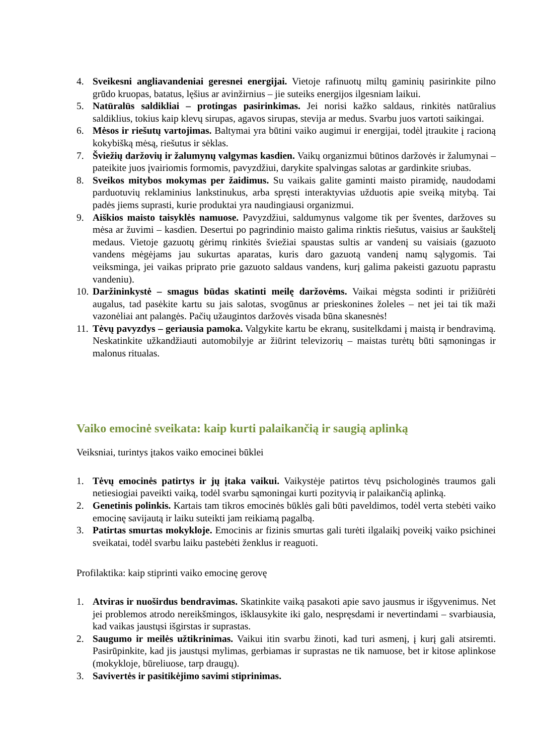4. Sveikesni angliavandeniai geresnei energijai. Vietoje rafinuotų miltų gaminių pasirinkite pilno grūdo kruopas, batatus, lęšius ar avinžirnius – jie suteiks energijos ilgesniam laikui.
5. Natūralūs saldikliai – protingas pasirinkimas. Jei norisi kažko saldaus, rinkitės natūralius saldiklius, tokius kaip klevų sirupas, agavos sirupas, stevija ar medus. Svarbu juos vartoti saikingai.
6. Mėsos ir riešutų vartojimas. Baltymai yra būtini vaiko augimui ir energijai, todėl įtraukite į racioną kokybišką mėsą, riešutus ir sėklas.
7. Šviežių daržovių ir žalumynų valgymas kasdien. Vaikų organizmui būtinos daržovės ir žalumynai – pateikite juos įvairiomis formomis, pavyzdžiui, darykite spalvingas salotas ar gardinkite sriubas.
8. Sveikos mitybos mokymas per žaidimus. Su vaikais galite gaminti maisto piramidę, naudodami parduotuvių reklaminius lankstinukus, arba spręsti interaktyvias užduotis apie sveiką mitybą. Tai padės jiems suprasti, kurie produktai yra naudingiausi organizmui.
9. Aiškios maisto taisyklės namuose. Pavyzdžiui, saldumynus valgome tik per šventes, daržoves su mėsa ar žuvimi – kasdien. Desertui po pagrindinio maisto galima rinktis riešutus, vaisius ar šaukštelį medaus. Vietoje gazuotų gėrimų rinkitės šviežiai spaustas sultis ar vandenį su vaisiais (gazuoto vandens mėgėjams jau sukurtas aparatas, kuris daro gazuotą vandenį namų sąlygomis. Tai veiksminga, jei vaikas priprato prie gazuoto saldaus vandens, kurį galima pakeisti gazuotu paprastu vandeniu).
10.
Daržininkystė – smagus būdas skatinti meilę daržovėms. Vaikai mėgsta sodinti ir prižiūrėti augalus, tad pasėkite kartu su jais salotas, svogūnus ar prieskonines žoleles – net jei tai tik maži vazonėliai ant palangės. Pačių užaugintos daržovės visada būna skanesnės!
11.
Tėvų pavyzdys – geriausia pamoka. Valgykite kartu be ekranų, susitelkdami į maistą ir bendravimą. Neskatinkite užkandžiauti automobilyje ar žiūrint televizorių – maistas turėtų būti sąmoningas ir malonus ritualas.
Vaiko emocinė sveikata: kaip kurti palaikančią ir saugią aplinką
Veiksniai, turintys įtakos vaiko emocinei būklei
1. Tėvų emocinės patirtys ir jų įtaka vaikui. Vaikystėje patirtos tėvų psichologinės traumos gali netiesiogiai paveikti vaiką, todėl svarbu sąmoningai kurti pozityvią ir palaikančią aplinką.
2. Genetinis polinkis. Kartais tam tikros emocinės būklės gali būti paveldimos, todėl verta stebėti vaiko emocinę savijautą ir laiku suteikti jam reikiamą pagalbą.
3. Patirtas smurtas mokykloje. Emocinis ar fizinis smurtas gali turėti ilgalaikį poveikį vaiko psichinei sveikatai, todėl svarbu laiku pastebėti ženklus ir reaguoti.
Profilaktika: kaip stiprinti vaiko emocinę gerovę
1. Atviras ir nuoširdus bendravimas. Skatinkite vaiką pasakoti apie savo jausmus ir išgyvenimus. Net jei problemos atrodo nereikšmingos, išklausykite iki galo, nespręsdami ir nevertindami – svarbiausia, kad vaikas jaustųsi išgirstas ir suprastas.
2. Saugumo ir meilės užtikrinimas. Vaikui itin svarbu žinoti, kad turi asmenį, į kurį gali atsiremti. Pasirūpinkite, kad jis jaustųsi mylimas, gerbiamas ir suprastas ne tik namuose, bet ir kitose aplinkose (mokykloje, būreliuose, tarp draugų).
3. Savivertės ir pasitikėjimo savimi stiprinimas.